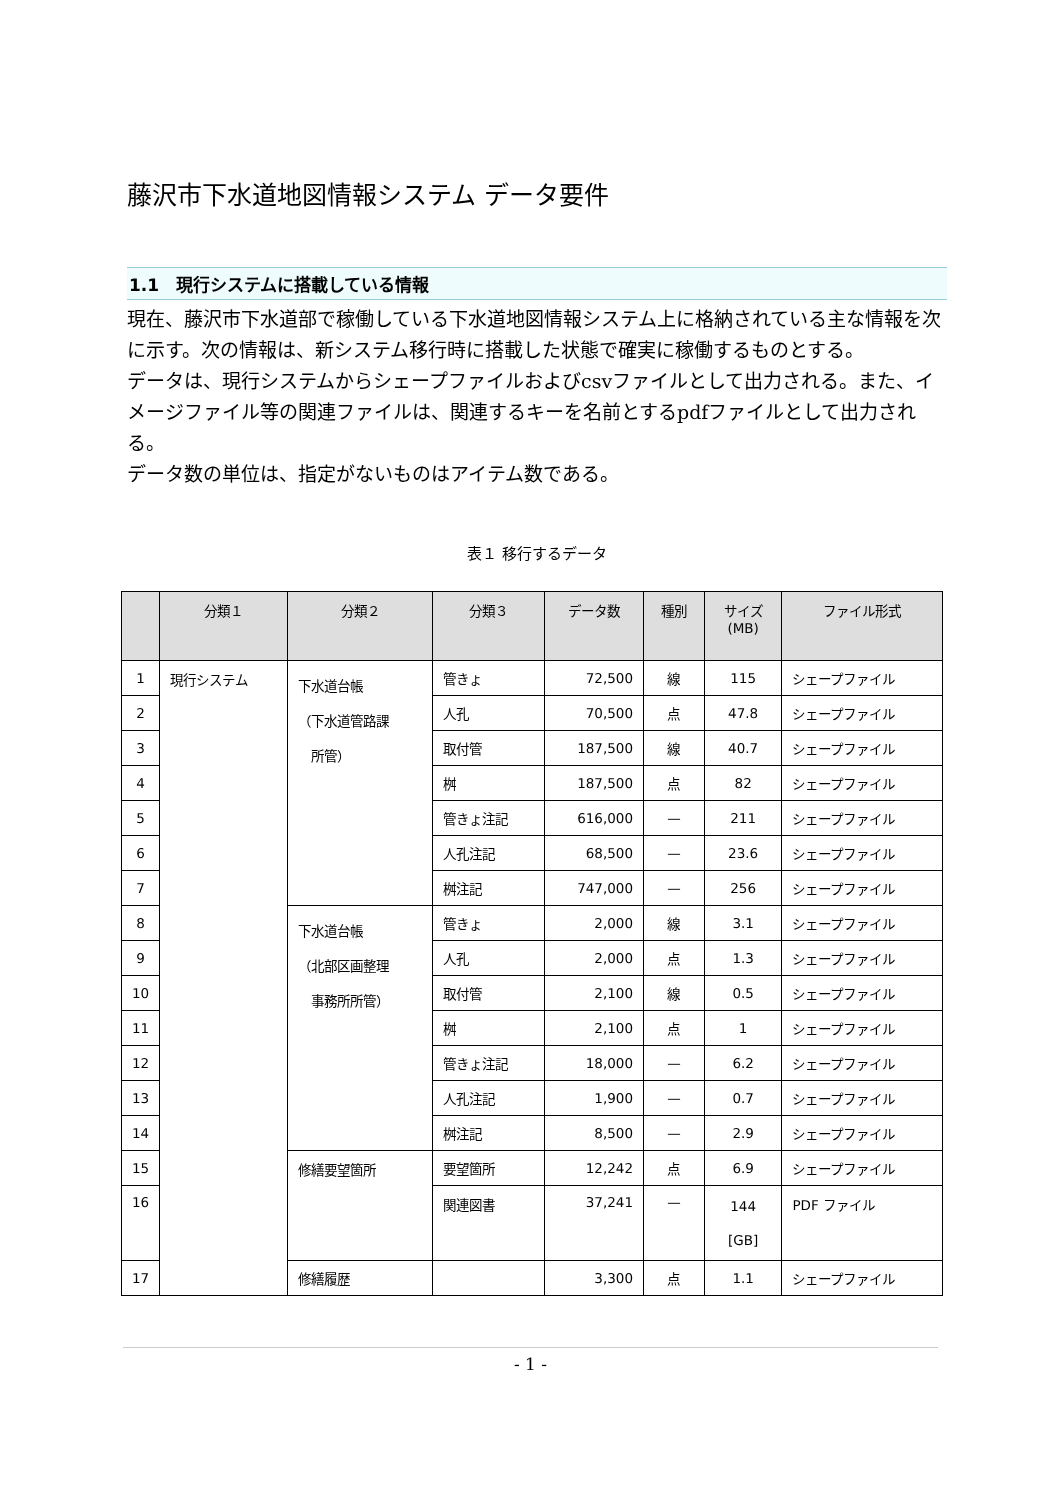藤沢市下水道地図情報システム データ要件
1.1　現行システムに搭載している情報
現在、藤沢市下水道部で稼働している下水道地図情報システム上に格納されている主な情報を次に示す。次の情報は、新システム移行時に搭載した状態で確実に稼働するものとする。
データは、現行システムからシェープファイルおよびcsvファイルとして出力される。また、イメージファイル等の関連ファイルは、関連するキーを名前とするpdfファイルとして出力される。
データ数の単位は、指定がないものはアイテム数である。
表１ 移行するデータ
| | 分類１ | 分類２ | 分類３ | データ数 | 種別 | サイズ (MB) | ファイル形式 |
| --- | --- | --- | --- | --- | --- | --- | --- |
| 1 | 現行システム | 下水道台帳 （下水道管路課 所管） | 管きょ | 72,500 | 線 | 115 | シェープファイル |
| 2 | | | 人孔 | 70,500 | 点 | 47.8 | シェープファイル |
| 3 | | | 取付管 | 187,500 | 線 | 40.7 | シェープファイル |
| 4 | | | 桝 | 187,500 | 点 | 82 | シェープファイル |
| 5 | | | 管きょ注記 | 616,000 | — | 211 | シェープファイル |
| 6 | | | 人孔注記 | 68,500 | — | 23.6 | シェープファイル |
| 7 | | | 桝注記 | 747,000 | — | 256 | シェープファイル |
| 8 | | 下水道台帳 （北部区画整理 事務所所管） | 管きょ | 2,000 | 線 | 3.1 | シェープファイル |
| 9 | | | 人孔 | 2,000 | 点 | 1.3 | シェープファイル |
| 10 | | | 取付管 | 2,100 | 線 | 0.5 | シェープファイル |
| 11 | | | 桝 | 2,100 | 点 | 1 | シェープファイル |
| 12 | | | 管きょ注記 | 18,000 | — | 6.2 | シェープファイル |
| 13 | | | 人孔注記 | 1,900 | — | 0.7 | シェープファイル |
| 14 | | | 桝注記 | 8,500 | — | 2.9 | シェープファイル |
| 15 | | 修繕要望箇所 | 要望箇所 | 12,242 | 点 | 6.9 | シェープファイル |
| 16 | | | 関連図書 | 37,241 | — | 144 [GB] | PDF ファイル |
| 17 | | 修繕履歴 | | 3,300 | 点 | 1.1 | シェープファイル |
- 1 -